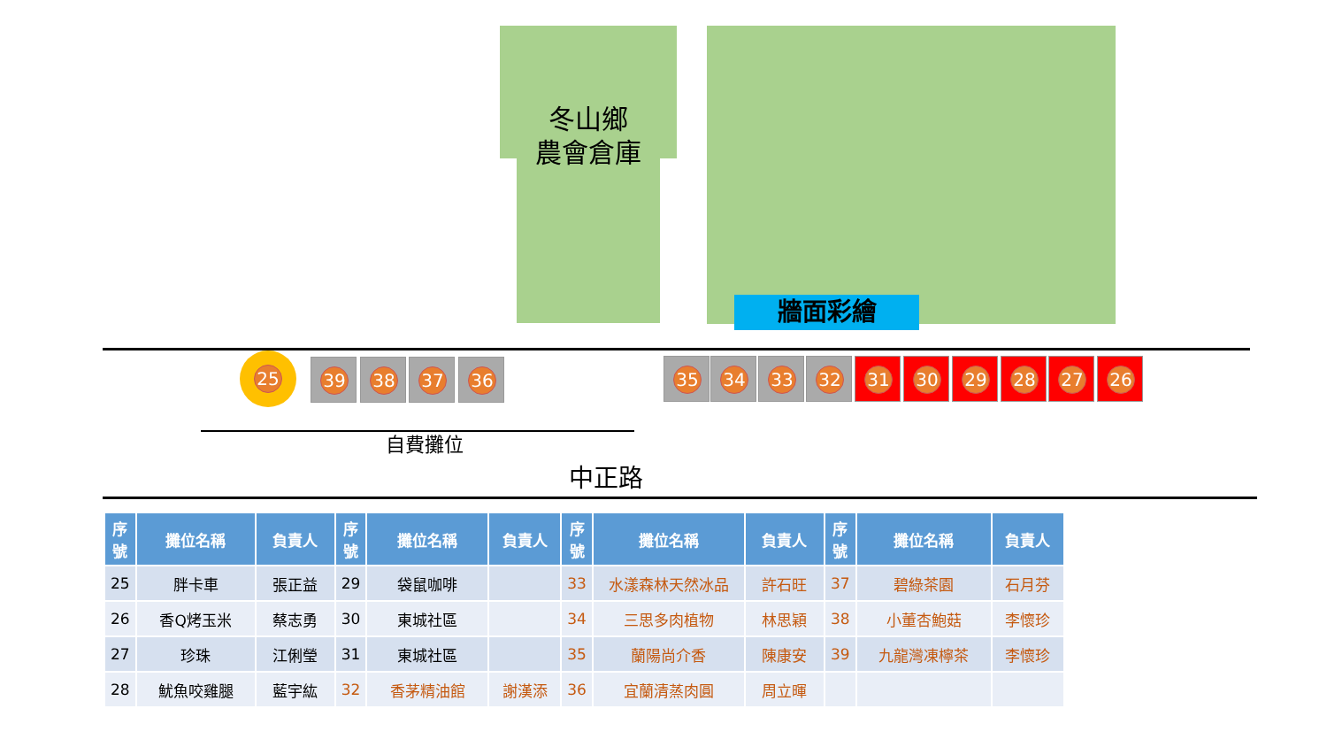冬山鄉
農會倉庫
牆面彩繪
25 39 38 37 36 35 34 33 32 31 30 29 28 27 26
自費攤位
中正路
| 序 號 | 攤位名稱 | 負責人 | 序 號 | 攤位名稱 | 負責人 | 序 號 | 攤位名稱 | 負責人 | 序 號 | 攤位名稱 | 負責人 |
| --- | --- | --- | --- | --- | --- | --- | --- | --- | --- | --- | --- |
| 25 | 胖卡車 | 張正益 | 29 | 袋鼠咖啡 | | 33 | 水漾森林天然冰品 | 許石旺 | 37 | 碧綠茶園 | 石月芬 |
| 26 | 香Q烤玉米 | 蔡志勇 | 30 | 東城社區 | | 34 | 三思多肉植物 | 林思穎 | 38 | 小董杏鮑菇 | 李懷珍 |
| 27 | 珍珠 | 江俐瑩 | 31 | 東城社區 | | 35 | 蘭陽尚介香 | 陳康安 | 39 | 九龍灣凍檸茶 | 李懷珍 |
| 28 | 魷魚咬雞腿 | 藍宇紘 | 32 | 香茅精油館 | 謝漢添 | 36 | 宜蘭清蒸肉圓 | 周立暉 | | | |